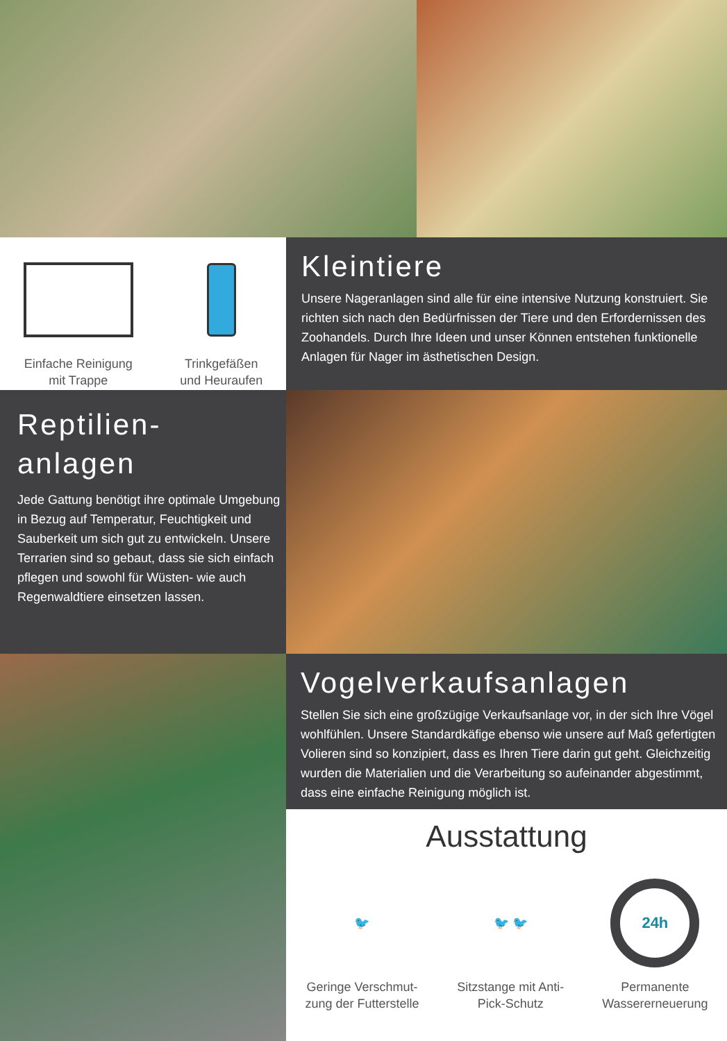Einfache Reinigung
mit Trappe
Trinkgefäßen
und Heuraufen
Kleintiere
Unsere Nageranlagen sind alle für eine intensive Nutzung konstruiert. Sie richten sich nach den Bedürfnissen der Tiere und den Erfordernissen des Zoohandels. Durch Ihre Ideen und unser Können entstehen funktionelle Anlagen für Nager im ästhetischen Design.
Reptilien-
anlagen
Jede Gattung benötigt ihre optimale Umgebung in Bezug auf Temperatur, Feuchtigkeit und Sauberkeit um sich gut zu entwickeln. Unsere Terrarien sind so gebaut, dass sie sich einfach pflegen und sowohl für Wüsten- wie auch Regenwaldtiere einsetzen lassen.
Vogelverkaufsanlagen
Stellen Sie sich eine großzügige Verkaufsanlage vor, in der sich Ihre Vögel wohlfühlen. Unsere Standardkäfige ebenso wie unsere auf Maß gefertigten Volieren sind so konzipiert, dass es Ihren Tiere darin gut geht. Gleichzeitig wurden die Materialien und die Verarbeitung so aufeinander abgestimmt, dass eine einfache Reinigung möglich ist.
Ausstattung
🐦
Geringe Verschmut-
zung der Futterstelle
🐦 🐦
Sitzstange mit Anti-
Pick-Schutz
24h
Permanente
Wassererneuerung